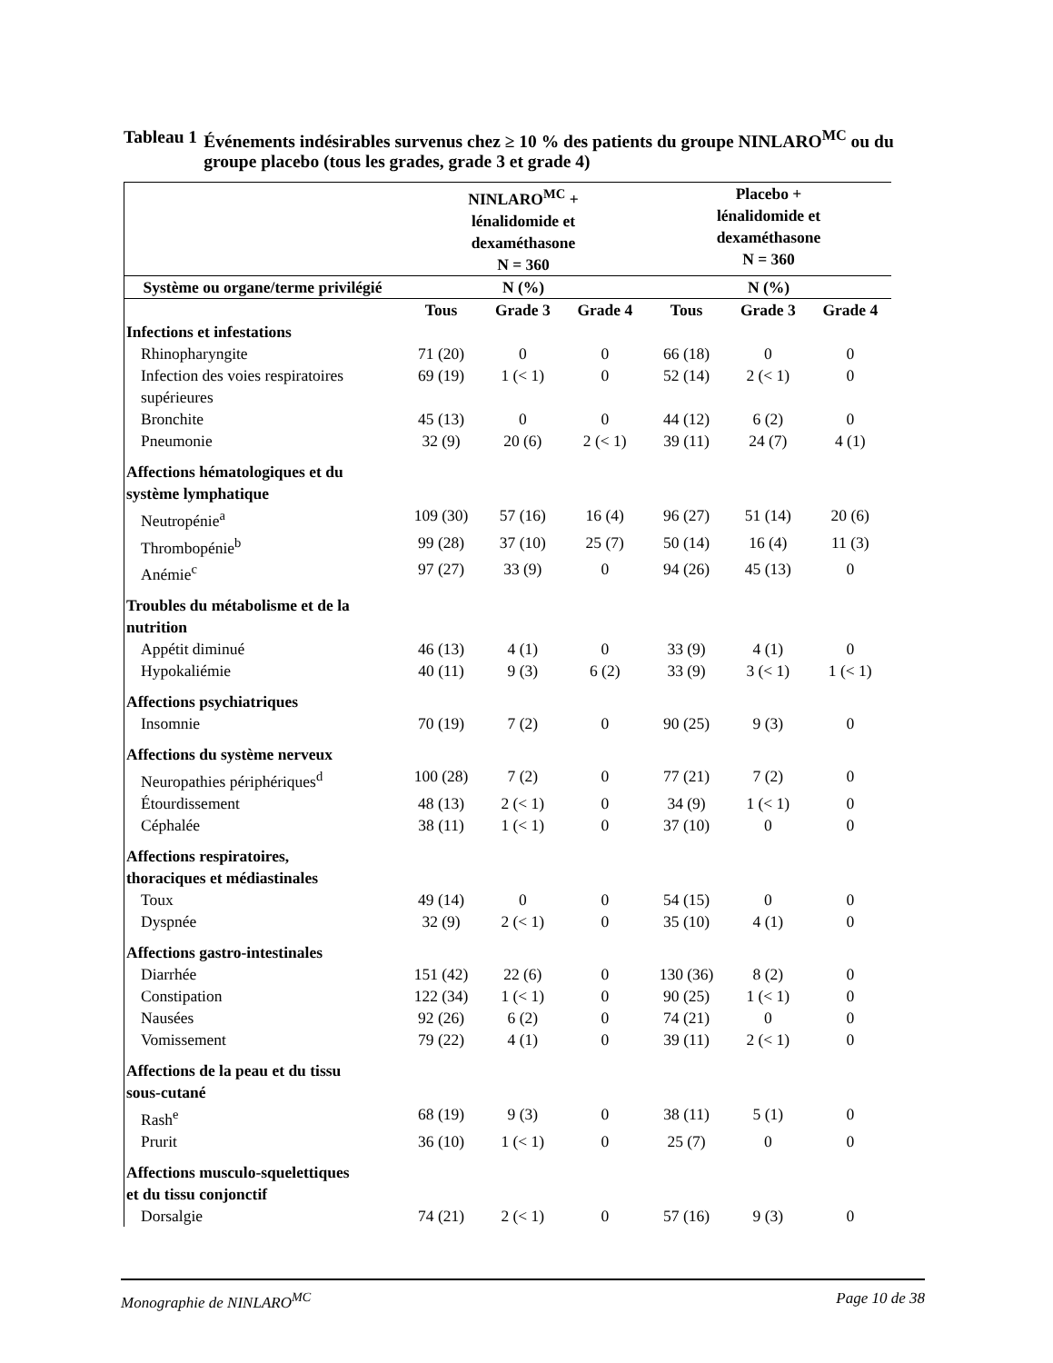Tableau 1 Événements indésirables survenus chez ≥ 10 % des patients du groupe NINLARO<sup>MC</sup> ou du groupe placebo (tous les grades, grade 3 et grade 4)
| | NINLARO<sup>MC</sup> + lénalidomide et dexaméthasone N = 360 | | | Placebo + lénalidomide et dexaméthasone N = 360 | | |
| --- | --- | --- | --- | --- | --- | --- |
| Système ou organe/terme privilégié | N (%) | | | N (%) | | |
| | Tous | Grade 3 | Grade 4 | Tous | Grade 3 | Grade 4 |
| Infections et infestations | | | | | | |
| Rhinopharyngite | 71 (20) | 0 | 0 | 66 (18) | 0 | 0 |
| Infection des voies respiratoires supérieures | 69 (19) | 1 (< 1) | 0 | 52 (14) | 2 (< 1) | 0 |
| Bronchite | 45 (13) | 0 | 0 | 44 (12) | 6 (2) | 0 |
| Pneumonie | 32 (9) | 20 (6) | 2 (< 1) | 39 (11) | 24 (7) | 4 (1) |
| Affections hématologiques et du système lymphatique | | | | | | |
| Neutropénie<sup>a</sup> | 109 (30) | 57 (16) | 16 (4) | 96 (27) | 51 (14) | 20 (6) |
| Thrombopénie<sup>b</sup> | 99 (28) | 37 (10) | 25 (7) | 50 (14) | 16 (4) | 11 (3) |
| Anémie<sup>c</sup> | 97 (27) | 33 (9) | 0 | 94 (26) | 45 (13) | 0 |
| Troubles du métabolisme et de la nutrition | | | | | | |
| Appétit diminué | 46 (13) | 4 (1) | 0 | 33 (9) | 4 (1) | 0 |
| Hypokaliémie | 40 (11) | 9 (3) | 6 (2) | 33 (9) | 3 (< 1) | 1 (< 1) |
| Affections psychiatriques | | | | | | |
| Insomnie | 70 (19) | 7 (2) | 0 | 90 (25) | 9 (3) | 0 |
| Affections du système nerveux | | | | | | |
| Neuropathies périphériques<sup>d</sup> | 100 (28) | 7 (2) | 0 | 77 (21) | 7 (2) | 0 |
| Étourdissement | 48 (13) | 2 (< 1) | 0 | 34 (9) | 1 (< 1) | 0 |
| Céphalée | 38 (11) | 1 (< 1) | 0 | 37 (10) | 0 | 0 |
| Affections respiratoires, thoraciques et médiastinales | | | | | | |
| Toux | 49 (14) | 0 | 0 | 54 (15) | 0 | 0 |
| Dyspnée | 32 (9) | 2 (< 1) | 0 | 35 (10) | 4 (1) | 0 |
| Affections gastro-intestinales | | | | | | |
| Diarrhée | 151 (42) | 22 (6) | 0 | 130 (36) | 8 (2) | 0 |
| Constipation | 122 (34) | 1 (< 1) | 0 | 90 (25) | 1 (< 1) | 0 |
| Nausées | 92 (26) | 6 (2) | 0 | 74 (21) | 0 | 0 |
| Vomissement | 79 (22) | 4 (1) | 0 | 39 (11) | 2 (< 1) | 0 |
| Affections de la peau et du tissu sous-cutané | | | | | | |
| Rash<sup>e</sup> | 68 (19) | 9 (3) | 0 | 38 (11) | 5 (1) | 0 |
| Prurit | 36 (10) | 1 (< 1) | 0 | 25 (7) | 0 | 0 |
| Affections musculo-squelettiques et du tissu conjonctif | | | | | | |
| Dorsalgie | 74 (21) | 2 (< 1) | 0 | 57 (16) | 9 (3) | 0 |
Monographie de NINLARO<sup>MC</sup> Page 10 de 38